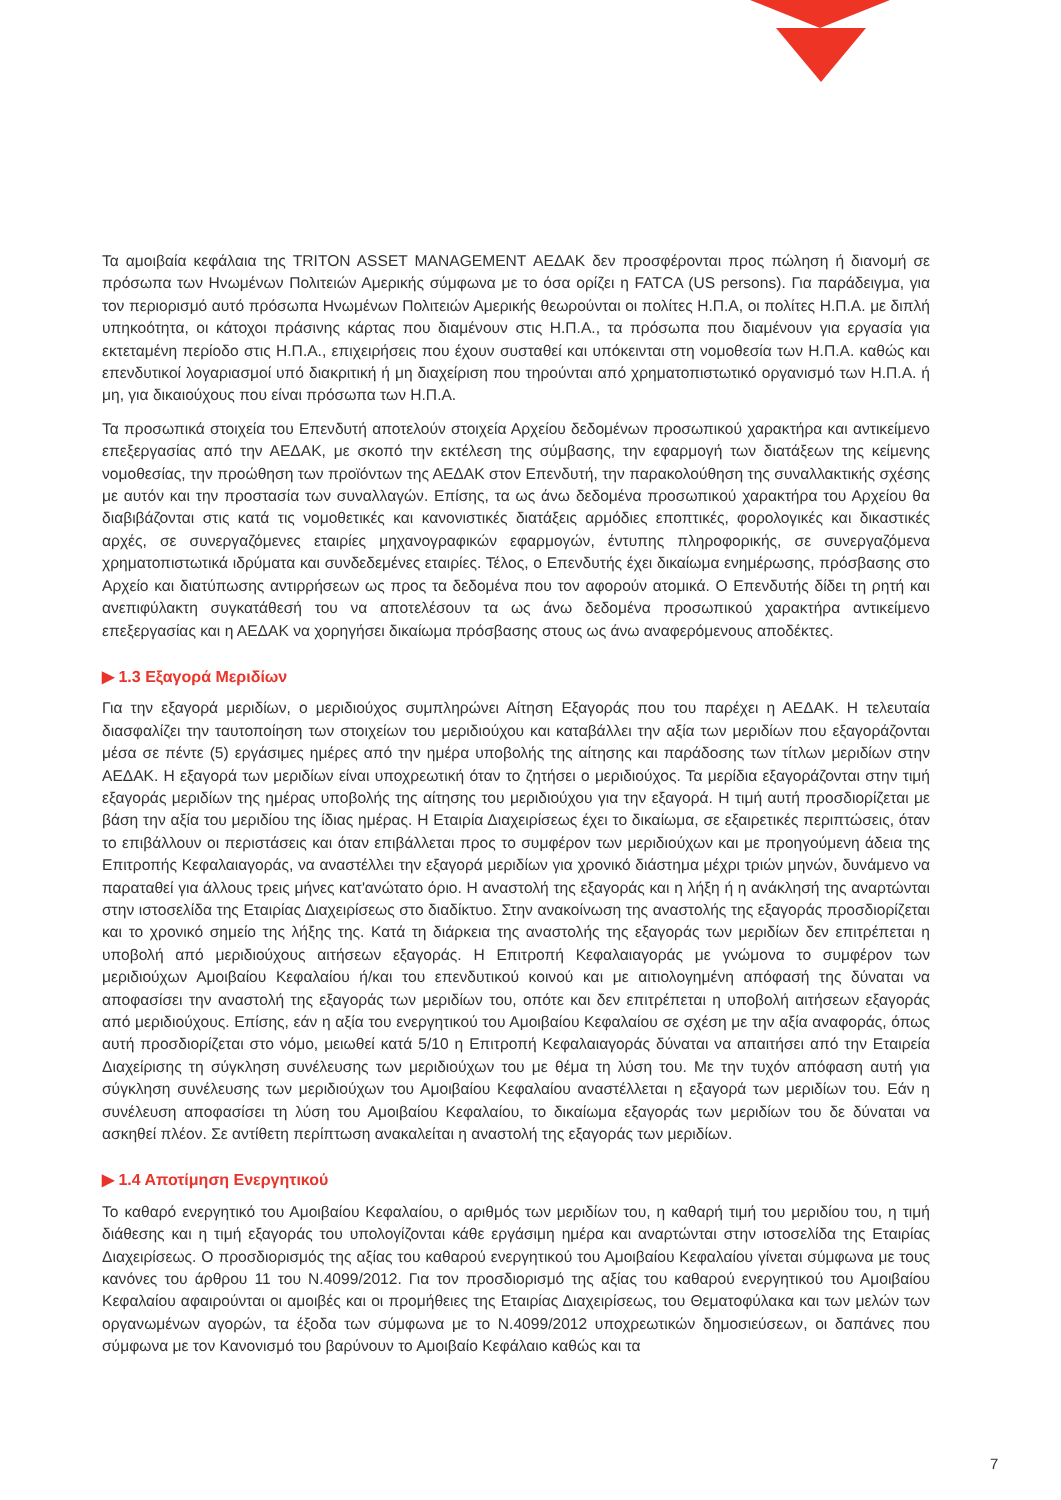Τα αμοιβαία κεφάλαια της TRITON ASSET MANAGEMENT ΑΕΔΑΚ δεν προσφέρονται προς πώληση ή διανομή σε πρόσωπα των Ηνωμένων Πολιτειών Αμερικής σύμφωνα με το όσα ορίζει η FATCA (US persons). Για παράδειγμα, για τον περιορισμό αυτό πρόσωπα Ηνωμένων Πολιτειών Αμερικής θεωρούνται οι πολίτες Η.Π.Α, οι πολίτες Η.Π.Α. με διπλή υπηκοότητα, οι κάτοχοι πράσινης κάρτας που διαμένουν στις Η.Π.Α., τα πρόσωπα που διαμένουν για εργασία για εκτεταμένη περίοδο στις Η.Π.Α., επιχειρήσεις που έχουν συσταθεί και υπόκεινται στη νομοθεσία των Η.Π.Α. καθώς και επενδυτικοί λογαριασμοί υπό διακριτική ή μη διαχείριση που τηρούνται από χρηματοπιστωτικό οργανισμό των Η.Π.Α. ή μη, για δικαιούχους που είναι πρόσωπα των Η.Π.Α.
Τα προσωπικά στοιχεία του Επενδυτή αποτελούν στοιχεία Αρχείου δεδομένων προσωπικού χαρακτήρα και αντικείμενο επεξεργασίας από την ΑΕΔΑΚ, με σκοπό την εκτέλεση της σύμβασης, την εφαρμογή των διατάξεων της κείμενης νομοθεσίας, την προώθηση των προϊόντων της ΑΕΔΑΚ στον Επενδυτή, την παρακολούθηση της συναλλακτικής σχέσης με αυτόν και την προστασία των συναλλαγών. Επίσης, τα ως άνω δεδομένα προσωπικού χαρακτήρα του Αρχείου θα διαβιβάζονται στις κατά τις νομοθετικές και κανονιστικές διατάξεις αρμόδιες εποπτικές, φορολογικές και δικαστικές αρχές, σε συνεργαζόμενες εταιρίες μηχανογραφικών εφαρμογών, έντυπης πληροφορικής, σε συνεργαζόμενα χρηματοπιστωτικά ιδρύματα και συνδεδεμένες εταιρίες. Τέλος, ο Επενδυτής έχει δικαίωμα ενημέρωσης, πρόσβασης στο Αρχείο και διατύπωσης αντιρρήσεων ως προς τα δεδομένα που τον αφορούν ατομικά. Ο Επενδυτής δίδει τη ρητή και ανεπιφύλακτη συγκατάθεσή του να αποτελέσουν τα ως άνω δεδομένα προσωπικού χαρακτήρα αντικείμενο επεξεργασίας και η ΑΕΔΑΚ να χορηγήσει δικαίωμα πρόσβασης στους ως άνω αναφερόμενους αποδέκτες.
▶ 1.3 Εξαγορά Μεριδίων
Για την εξαγορά μεριδίων, ο μεριδιούχος συμπληρώνει Αίτηση Εξαγοράς που του παρέχει η ΑΕΔΑΚ. Η τελευταία διασφαλίζει την ταυτοποίηση των στοιχείων του μεριδιούχου και καταβάλλει την αξία των μεριδίων που εξαγοράζονται μέσα σε πέντε (5) εργάσιμες ημέρες από την ημέρα υποβολής της αίτησης και παράδοσης των τίτλων μεριδίων στην ΑΕΔΑΚ. Η εξαγορά των μεριδίων είναι υποχρεωτική όταν το ζητήσει ο μεριδιούχος. Τα μερίδια εξαγοράζονται στην τιμή εξαγοράς μεριδίων της ημέρας υποβολής της αίτησης του μεριδιούχου για την εξαγορά. Η τιμή αυτή προσδιορίζεται με βάση την αξία του μεριδίου της ίδιας ημέρας. Η Εταιρία Διαχειρίσεως έχει το δικαίωμα, σε εξαιρετικές περιπτώσεις, όταν το επιβάλλουν οι περιστάσεις και όταν επιβάλλεται προς το συμφέρον των μεριδιούχων και με προηγούμενη άδεια της Επιτροπής Κεφαλαιαγοράς, να αναστέλλει την εξαγορά μεριδίων για χρονικό διάστημα μέχρι τριών μηνών, δυνάμενο να παραταθεί για άλλους τρεις μήνες κατ'ανώτατο όριο. Η αναστολή της εξαγοράς και η λήξη ή η ανάκλησή της αναρτώνται στην ιστοσελίδα της Εταιρίας Διαχειρίσεως στο διαδίκτυο. Στην ανακοίνωση της αναστολής της εξαγοράς προσδιορίζεται και το χρονικό σημείο της λήξης της. Κατά τη διάρκεια της αναστολής της εξαγοράς των μεριδίων δεν επιτρέπεται η υποβολή από μεριδιούχους αιτήσεων εξαγοράς. Η Επιτροπή Κεφαλαιαγοράς με γνώμονα το συμφέρον των μεριδιούχων Αμοιβαίου Κεφαλαίου ή/και του επενδυτικού κοινού και με αιτιολογημένη απόφασή της δύναται να αποφασίσει την αναστολή της εξαγοράς των μεριδίων του, οπότε και δεν επιτρέπεται η υποβολή αιτήσεων εξαγοράς από μεριδιούχους. Επίσης, εάν η αξία του ενεργητικού του Αμοιβαίου Κεφαλαίου σε σχέση με την αξία αναφοράς, όπως αυτή προσδιορίζεται στο νόμο, μειωθεί κατά 5/10 η Επιτροπή Κεφαλαιαγοράς δύναται να απαιτήσει από την Εταιρεία Διαχείρισης τη σύγκληση συνέλευσης των μεριδιούχων του με θέμα τη λύση του. Με την τυχόν απόφαση αυτή για σύγκληση συνέλευσης των μεριδιούχων του Αμοιβαίου Κεφαλαίου αναστέλλεται η εξαγορά των μεριδίων του. Εάν η συνέλευση αποφασίσει τη λύση του Αμοιβαίου Κεφαλαίου, το δικαίωμα εξαγοράς των μεριδίων του δε δύναται να ασκηθεί πλέον. Σε αντίθετη περίπτωση ανακαλείται η αναστολή της εξαγοράς των μεριδίων.
▶ 1.4 Αποτίμηση Ενεργητικού
Το καθαρό ενεργητικό του Αμοιβαίου Κεφαλαίου, ο αριθμός των μεριδίων του, η καθαρή τιμή του μεριδίου του, η τιμή διάθεσης και η τιμή εξαγοράς του υπολογίζονται κάθε εργάσιμη ημέρα και αναρτώνται στην ιστοσελίδα της Εταιρίας Διαχειρίσεως. Ο προσδιορισμός της αξίας του καθαρού ενεργητικού του Αμοιβαίου Κεφαλαίου γίνεται σύμφωνα με τους κανόνες του άρθρου 11 του Ν.4099/2012. Για τον προσδιορισμό της αξίας του καθαρού ενεργητικού του Αμοιβαίου Κεφαλαίου αφαιρούνται οι αμοιβές και οι προμήθειες της Εταιρίας Διαχειρίσεως, του Θεματοφύλακα και των μελών των οργανωμένων αγορών, τα έξοδα των σύμφωνα με το Ν.4099/2012 υποχρεωτικών δημοσιεύσεων, οι δαπάνες που σύμφωνα με τον Κανονισμό του βαρύνουν το Αμοιβαίο Κεφάλαιο καθώς και τα
7